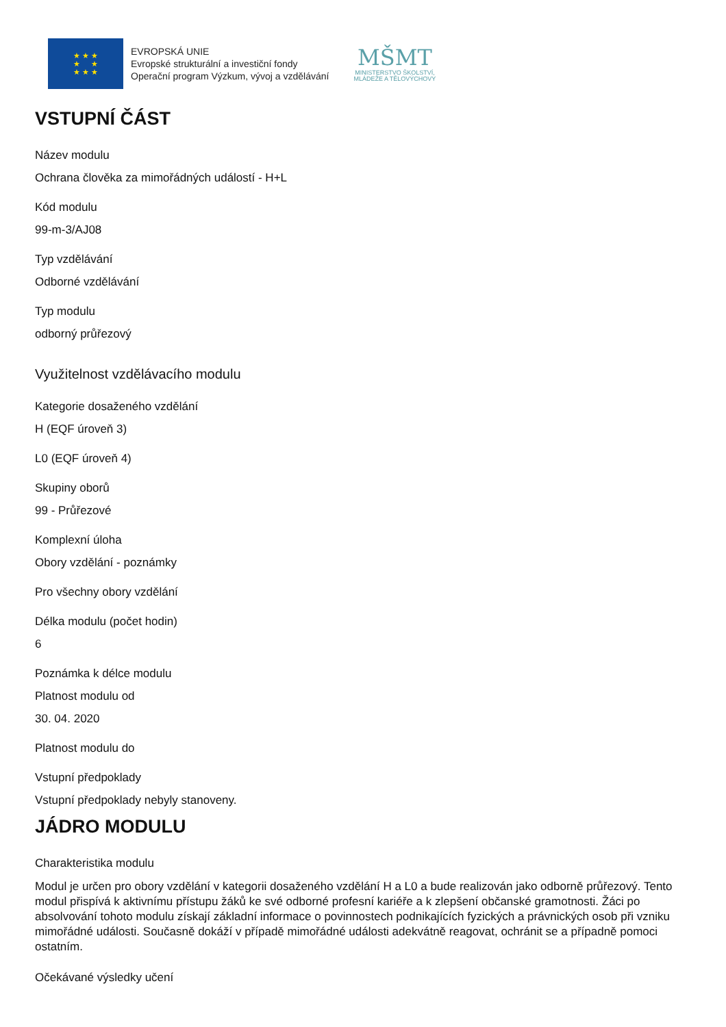★ ★ ★
★ ★
★ ★ ★
EVROPSKÁ UNIE
Evropské strukturální a investiční fondy
Operační program Výzkum, vývoj a vzdělávání
MŠMT
MINISTERSTVO ŠKOLSTVÍ,
MLÁDEŽE A TĚLOVÝCHOVY
VSTUPNÍ ČÁST
Název modulu
Ochrana člověka za mimořádných událostí - H+L
Kód modulu
99-m-3/AJ08
Typ vzdělávání
Odborné vzdělávání
Typ modulu
odborný průřezový
Využitelnost vzdělávacího modulu
Kategorie dosaženého vzdělání
H (EQF úroveň 3)
L0 (EQF úroveň 4)
Skupiny oborů
99 - Průřezové
Komplexní úloha
Obory vzdělání - poznámky
Pro všechny obory vzdělání
Délka modulu (počet hodin)
6
Poznámka k délce modulu
Platnost modulu od
30. 04. 2020
Platnost modulu do
Vstupní předpoklady
Vstupní předpoklady nebyly stanoveny.
JÁDRO MODULU
Charakteristika modulu
Modul je určen pro obory vzdělání v kategorii dosaženého vzdělání H a L0 a bude realizován jako odborně průřezový. Tento modul přispívá k aktivnímu přístupu žáků ke své odborné profesní kariéře a k zlepšení občanské gramotnosti. Žáci po absolvování tohoto modulu získají základní informace o povinnostech podnikajících fyzických a právnických osob při vzniku mimořádné události. Současně dokáží v případě mimořádné události adekvátně reagovat, ochránit se a případně pomoci ostatním.
Očekávané výsledky učení